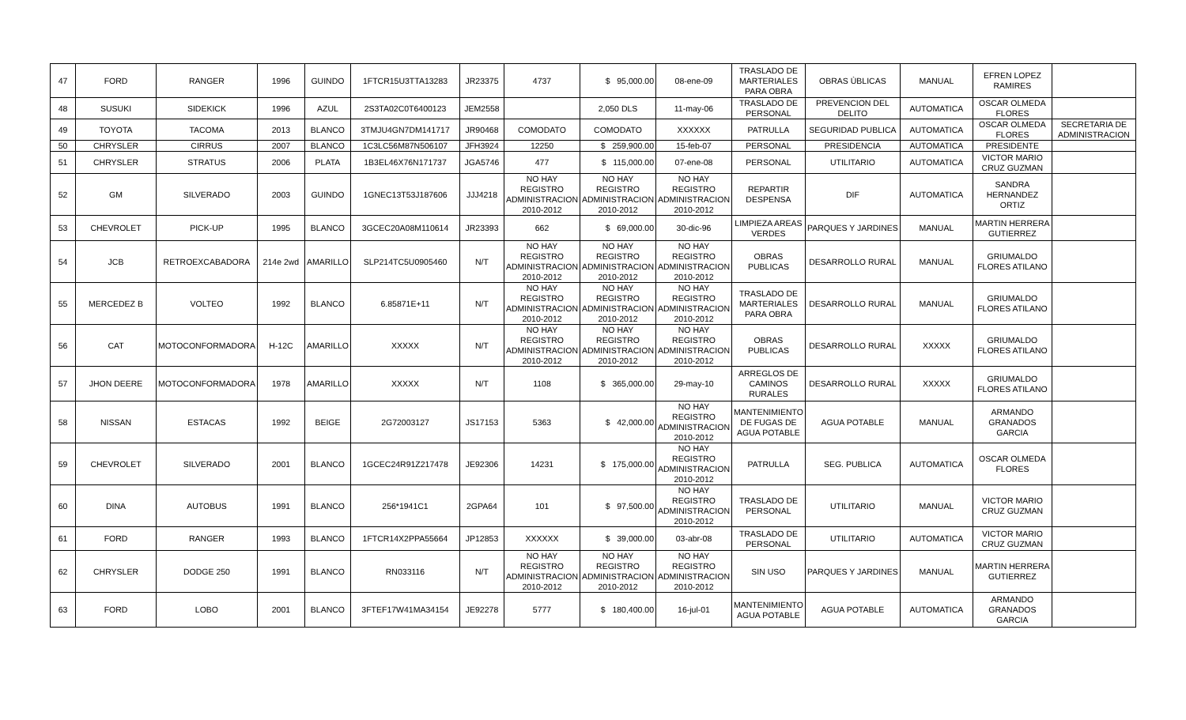| 47 | FORD | RANGER | 1996 | GUINDO | 1FTCR15U3TTA13283 | JR23375 | 4737 | $ 95,000.00 | 08-ene-09 | TRASLADO DE MARTERIALES PARA OBRA | OBRAS ÙBLICAS | MANUAL | EFREN LOPEZ RAMIRES | |
| 48 | SUSUKI | SIDEKICK | 1996 | AZUL | 2S3TA02C0T6400123 | JEM2558 | | 2,050 DLS | 11-may-06 | TRASLADO DE PERSONAL | PREVENCION DEL DELITO | AUTOMATICA | OSCAR OLMEDA FLORES | |
| 49 | TOYOTA | TACOMA | 2013 | BLANCO | 3TMJU4GN7DM141717 | JR90468 | COMODATO | COMODATO | XXXXXX | PATRULLA | SEGURIDAD PUBLICA | AUTOMATICA | OSCAR OLMEDA FLORES | SECRETARIA DE ADMINISTRACION |
| 50 | CHRYSLER | CIRRUS | 2007 | BLANCO | 1C3LC56M87N506107 | JFH3924 | 12250 | $ 259,900.00 | 15-feb-07 | PERSONAL | PRESIDENCIA | AUTOMATICA | PRESIDENTE | |
| 51 | CHRYSLER | STRATUS | 2006 | PLATA | 1B3EL46X76N171737 | JGA5746 | 477 | $ 115,000.00 | 07-ene-08 | PERSONAL | UTILITARIO | AUTOMATICA | VICTOR MARIO CRUZ GUZMAN | |
| 52 | GM | SILVERADO | 2003 | GUINDO | 1GNEC13T53J187606 | JJJ4218 | NO HAY REGISTRO ADMINISTRACION 2010-2012 | NO HAY REGISTRO ADMINISTRACION 2010-2012 | NO HAY REGISTRO ADMINISTRACION 2010-2012 | REPARTIR DESPENSA | DIF | AUTOMATICA | SANDRA HERNANDEZ ORTIZ | |
| 53 | CHEVROLET | PICK-UP | 1995 | BLANCO | 3GCEC20A08M110614 | JR23393 | 662 | $ 69,000.00 | 30-dic-96 | LIMPIEZA AREAS VERDES | PARQUES Y JARDINES | MANUAL | MARTIN HERRERA GUTIERREZ | |
| 54 | JCB | RETROEXCABADORA | 214e 2wd | AMARILLO | SLP214TC5U0905460 | N/T | NO HAY REGISTRO ADMINISTRACION 2010-2012 | NO HAY REGISTRO ADMINISTRACION 2010-2012 | NO HAY REGISTRO ADMINISTRACION 2010-2012 | OBRAS PUBLICAS | DESARROLLO RURAL | MANUAL | GRIUMALDO FLORES ATILANO | |
| 55 | MERCEDEZ B | VOLTEO | 1992 | BLANCO | 6.85871E+11 | N/T | NO HAY REGISTRO ADMINISTRACION 2010-2012 | NO HAY REGISTRO ADMINISTRACION 2010-2012 | NO HAY REGISTRO ADMINISTRACION 2010-2012 | TRASLADO DE MARTERIALES PARA OBRA | DESARROLLO RURAL | MANUAL | GRIUMALDO FLORES ATILANO | |
| 56 | CAT | MOTOCONFORMADORA | H-12C | AMARILLO | XXXXX | N/T | NO HAY REGISTRO ADMINISTRACION 2010-2012 | NO HAY REGISTRO ADMINISTRACION 2010-2012 | NO HAY REGISTRO ADMINISTRACION 2010-2012 | OBRAS PUBLICAS | DESARROLLO RURAL | XXXXX | GRIUMALDO FLORES ATILANO | |
| 57 | JHON DEERE | MOTOCONFORMADORA | 1978 | AMARILLO | XXXXX | N/T | 1108 | $ 365,000.00 | 29-may-10 | ARREGLOS DE CAMINOS RURALES | DESARROLLO RURAL | XXXXX | GRIUMALDO FLORES ATILANO | |
| 58 | NISSAN | ESTACAS | 1992 | BEIGE | 2G72003127 | JS17153 | 5363 | $ 42,000.00 | NO HAY REGISTRO ADMINISTRACION 2010-2012 | MANTENIMIENTO DE FUGAS DE AGUA POTABLE | AGUA POTABLE | MANUAL | ARMANDO GRANADOS GARCIA | |
| 59 | CHEVROLET | SILVERADO | 2001 | BLANCO | 1GCEC24R91Z217478 | JE92306 | 14231 | $ 175,000.00 | NO HAY REGISTRO ADMINISTRACION 2010-2012 | PATRULLA | SEG. PUBLICA | AUTOMATICA | OSCAR OLMEDA FLORES | |
| 60 | DINA | AUTOBUS | 1991 | BLANCO | 256*1941C1 | 2GPA64 | 101 | $ 97,500.00 | NO HAY REGISTRO ADMINISTRACION 2010-2012 | TRASLADO DE PERSONAL | UTILITARIO | MANUAL | VICTOR MARIO CRUZ GUZMAN | |
| 61 | FORD | RANGER | 1993 | BLANCO | 1FTCR14X2PPA55664 | JP12853 | XXXXXX | $ 39,000.00 | 03-abr-08 | TRASLADO DE PERSONAL | UTILITARIO | AUTOMATICA | VICTOR MARIO CRUZ GUZMAN | |
| 62 | CHRYSLER | DODGE 250 | 1991 | BLANCO | RN033116 | N/T | NO HAY REGISTRO ADMINISTRACION 2010-2012 | NO HAY REGISTRO ADMINISTRACION 2010-2012 | NO HAY REGISTRO ADMINISTRACION 2010-2012 | SIN USO | PARQUES Y JARDINES | MANUAL | MARTIN HERRERA GUTIERREZ | |
| 63 | FORD | LOBO | 2001 | BLANCO | 3FTEF17W41MA34154 | JE92278 | 5777 | $ 180,400.00 | 16-jul-01 | MANTENIMIENTO AGUA POTABLE | AGUA POTABLE | AUTOMATICA | ARMANDO GRANADOS GARCIA | |